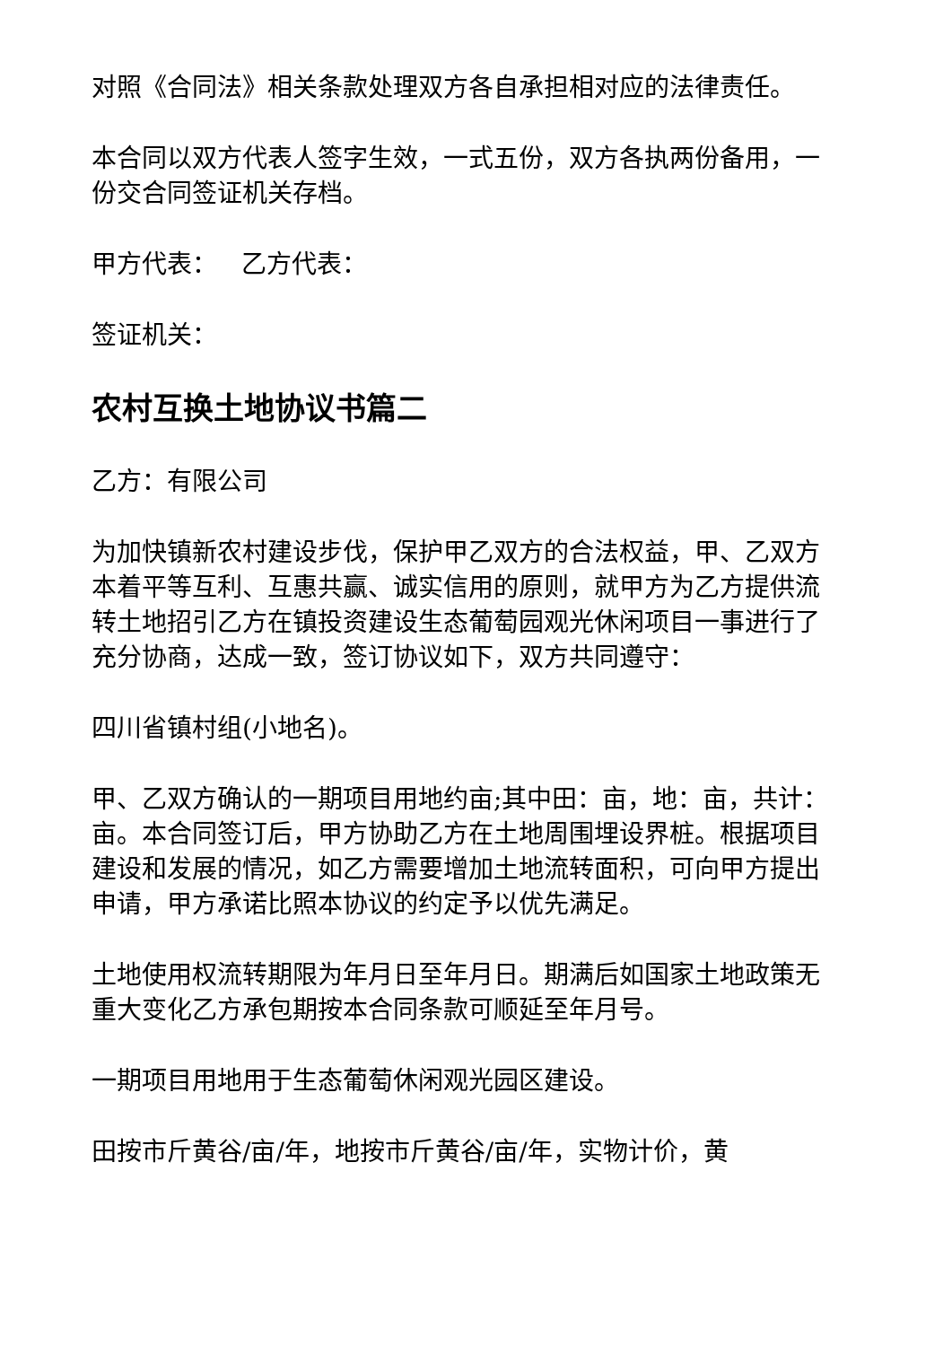对照《合同法》相关条款处理双方各自承担相对应的法律责任。
本合同以双方代表人签字生效，一式五份，双方各执两份备用，一份交合同签证机关存档。
甲方代表： 乙方代表：
签证机关：
农村互换土地协议书篇二
乙方：有限公司
为加快镇新农村建设步伐，保护甲乙双方的合法权益，甲、乙双方本着平等互利、互惠共赢、诚实信用的原则，就甲方为乙方提供流转土地招引乙方在镇投资建设生态葡萄园观光休闲项目一事进行了充分协商，达成一致，签订协议如下，双方共同遵守：
四川省镇村组(小地名)。
甲、乙双方确认的一期项目用地约亩;其中田：亩，地：亩，共计：亩。本合同签订后，甲方协助乙方在土地周围埋设界桩。根据项目建设和发展的情况，如乙方需要增加土地流转面积，可向甲方提出申请，甲方承诺比照本协议的约定予以优先满足。
土地使用权流转期限为年月日至年月日。期满后如国家土地政策无重大变化乙方承包期按本合同条款可顺延至年月号。
一期项目用地用于生态葡萄休闲观光园区建设。
田按市斤黄谷/亩/年，地按市斤黄谷/亩/年，实物计价，黄